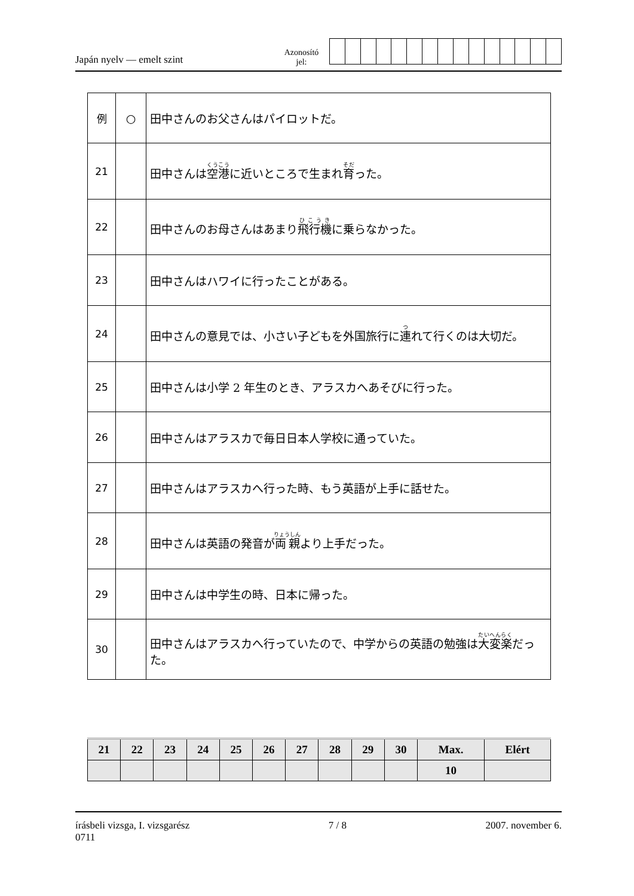Japán nyelv — emelt szint
Azonosító
jel:
| 例 | ○ | 田中さんのお父さんはパイロットだ。 |
| 21 | | 田中さんは 空港 に近いところで生まれ 育 った。 |
| 22 | | 田中さんのお母さんはあまり 飛行機 に乗らなかった。 |
| 23 | | 田中さんはハワイに行ったことがある。 |
| 24 | | 田中さんの意見では、小さい子どもを外国旅行に 連 れて行くのは大切だ。 |
| 25 | | 田中さんは小学 2 年生のとき、アラスカへあそびに行った。 |
| 26 | | 田中さんはアラスカで毎日日本人学校に通っていた。 |
| 27 | | 田中さんはアラスカへ行った時、もう英語が上手に話せた。 |
| 28 | | 田中さんは英語の発音が 両親 より上手だった。 |
| 29 | | 田中さんは中学生の時、日本に帰った。 |
| 30 | | 田中さんはアラスカへ行っていたので、中学からの英語の勉強は 大変 楽 だった。 |
| 21 | 22 | 23 | 24 | 25 | 26 | 27 | 28 | 29 | 30 | Max. | Elért |
| | | | | | | | | | | 10 | |
írásbeli vizsga, I. vizsgarész
0711
7 / 8 2007. november 6.